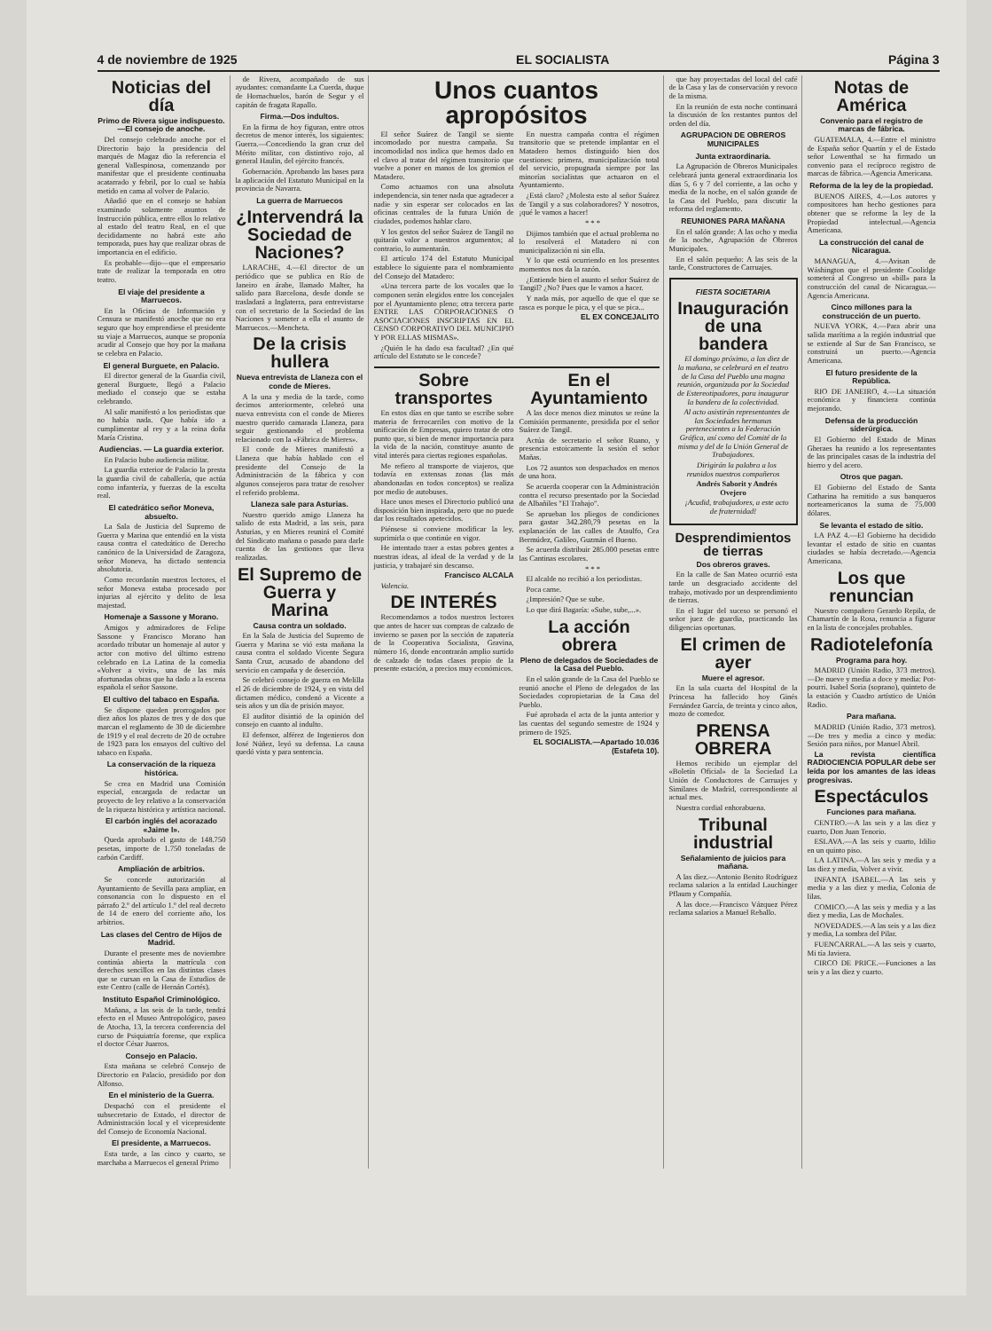4 de noviembre de 1925 EL SOCIALISTA Página 3
Noticias del día
Primo de Rivera sigue indispuesto.—El consejo de anoche.
Del consejo celebrado anoche por el Directorio bajo la presidencia del marqués de Magaz dio la referencia el general Vallespinosa, comenzando por manifestar que el presidente continuaba acatarrado y febril, por lo cual se había metido en cama al volver de Palacio.
Añadió que en el consejo se habían examinado solamente asuntos de Instrucción pública, entre ellos lo relativo al estado del teatro Real, en el que decididamente no habrá este año temporada, pues hay que realizar obras de importancia en el edificio.
Es probable—dijo—que el empresario trate de realizar la temporada en otro teatro.
El viaje del presidente a Marruecos.
En la Oficina de Información y Censura se manifestó anoche que no era seguro que hoy emprendiese el presidente su viaje a Marruecos, aunque se proponía acudir al Consejo que hoy por la mañana se celebra en Palacio.
El general Burguete, en Palacio.
El director general de la Guardia civil, general Burguete, llegó a Palacio mediado el consejo que se estaba celebrando.
Al salir manifestó a los periodistas que no había nada. Que había ido a cumplimentar al rey y a la reina doña María Cristina.
Audiencias. — La guardia exterior.
En Palacio hubo audiencia militar.
La guardia exterior de Palacio la presta la guardia civil de caballería, que actúa como infantería, y fuerzas de la escolta real.
El catedrático señor Moneva, absuelto.
La Sala de Justicia del Supremo de Guerra y Marina que entendió en la vista causa contra el catedrático de Derecho canónico de la Universidad de Zaragoza, señor Moneva, ha dictado sentencia absolutoria.
Como recordarán nuestros lectores, el señor Moneva estaba procesado por injurias al ejército y delito de lesa majestad.
Homenaje a Sassone y Morano.
Amigos y admiradores de Felipe Sassone y Francisco Morano han acordado tributar un homenaje al autor y actor con motivo del último estreno celebrado en La Latina de la comedia «Volver a vivir», una de las más afortunadas obras que ha dado a la escena española el señor Sassone.
El cultivo del tabaco en España.
Se dispone queden prorrogados por diez años los plazos de tres y de dos que marcan el reglamento de 30 de diciembre de 1919 y el real decreto de 20 de octubre de 1923 para los ensayos del cultivo del tabaco en España.
La conservación de la riqueza histórica.
Se crea en Madrid una Comisión especial, encargada de redactar un proyecto de ley relativo a la conservación de la riqueza histórica y artística nacional.
El carbón inglés del acorazado «Jaime I».
Queda aprobado el gasto de 148.750 pesetas, importe de 1.750 toneladas de carbón Cardiff.
Ampliación de arbitrios.
Se concede autorización al Ayuntamiento de Sevilla para ampliar, en consonancia con lo dispuesto en el párrafo 2.º del artículo 1.º del real decreto de 14 de enero del corriente año, los arbitrios.
Las clases del Centro de Hijos de Madrid.
Durante el presente mes de noviembre continúa abierta la matrícula con derechos sencillos en las distintas clases que se cursan en la Casa de Estudios de este Centro (calle de Hernán Cortés).
Instituto Español Criminológico.
Mañana, a las seis de la tarde, tendrá efecto en el Museo Antropológico, paseo de Atocha, 13, la tercera conferencia del curso de Psiquiatría forense, que explica el doctor César Juarros.
Consejo en Palacio.
Esta mañana se celebró Consejo de Directorio en Palacio, presidido por don Alfonso.
En el ministerio de la Guerra.
Despachó con el presidente el subsecretario de Estado, el director de Administración local y el vicepresidente del Consejo de Economía Nacional.
El presidente, a Marruecos.
Esta tarde, a las cinco y cuarto, se marchaba a Marruecos el general Primo
de Rivera, acompañado de sus ayudantes: comandante La Cuerda, duque de Hornachuelos, barón de Segur y el capitán de fragata Rapallo.
Firma.—Dos indultos.
En la firma de hoy figuran, entre otros decretos de menor interés, los siguientes: Guerra.—Concediendo la gran cruz del Mérito militar, con distintivo rojo, al general Haulin, del ejército francés.
Gobernación. Aprobando las bases para la aplicación del Estatuto Municipal en la provincia de Navarra.
La guerra de Marruecos
¿Intervendrá la Sociedad de Naciones?
LARACHE, 4.—El director de un periódico que se publica en Río de Janeiro en árabe, llamado Malter, ha salido para Barcelona, desde donde se trasladará a Inglaterra, para entrevistarse con el secretario de la Sociedad de las Naciones y someter a ella el asunto de Marruecos.—Mencheta.
De la crisis hullera
Nueva entrevista de Llaneza con el conde de Mieres.
A la una y media de la tarde, como decimos anteriormente, celebró una nueva entrevista con el conde de Mieres nuestro querido camarada Llaneza, para seguir gestionando el problema relacionado con la «Fábrica de Mieres».
El conde de Mieres manifestó a Llaneza que había hablado con el presidente del Consejo de la Administración de la fábrica y con algunos consejeros para tratar de resolver el referido problema.
Llaneza sale para Asturias.
Nuestro querido amigo Llaneza ha salido de esta Madrid, a las seis, para Asturias, y en Mieres reunirá el Comité del Sindicato mañana o pasado para darle cuenta de las gestiones que lleva realizadas.
El Supremo de Guerra y Marina
Causa contra un soldado.
En la Sala de Justicia del Supremo de Guerra y Marina se vió esta mañana la causa contra el soldado Vicente Segura Santa Cruz, acusado de abandono del servicio en campaña y de deserción.
Se celebró consejo de guerra en Melilla el 26 de diciembre de 1924, y en vista del dictamen médico, condenó a Vicente a seis años y un día de prisión mayor.
El auditor disintió de la opinión del consejo en cuanto al indulto.
El defensor, alférez de Ingenieros don José Núñez, leyó su defensa. La causa quedó vista y para sentencia.
Unos cuantos apropósitos
El señor Suárez de Tangil se siente incomodado por nuestra campaña. Su incomodidad nos indica que hemos dado en el clavo al tratar del régimen transitorio que vuelve a poner en manos de los gremios el Matadero.
Como actuamos con una absoluta independencia, sin tener nada que agradecer a nadie y sin esperar ser colocados en las oficinas centrales de la futura Unión de ciudades, podemos hablar claro.
Y los gestos del señor Suárez de Tangil no quitarán valor a nuestros argumentos; al contrario, lo aumentarán.
El artículo 174 del Estatuto Municipal establece lo siguiente para el nombramiento del Consejo del Matadero:
«Una tercera parte de los vocales que lo componen serán elegidos entre los concejales por el Ayuntamiento pleno; otra tercera parte ENTRE LAS CORPORACIONES O ASOCIACIONES INSCRIPTAS EN EL CENSO CORPORATIVO DEL MUNICIPIO Y POR ELLAS MISMAS».
¿Quién le ha dado esa facultad? ¿En qué artículo del Estatuto se le concede?
En nuestra campaña contra el régimen transitorio que se pretende implantar en el Matadero hemos distinguido bien dos cuestiones: primera, municipalización total del servicio, propugnada siempre por las minorías socialistas que actuaron en el Ayuntamiento.
¿Está claro? ¿Molesta esto al señor Suárez de Tangil y a sus colaboradores? Y nosotros, ¡qué le vamos a hacer!
* * *
Dijimos también que el actual problema no lo resolverá el Matadero ni con municipalización ni sin ella.
Y lo que está ocurriendo en los presentes momentos nos da la razón.
¿Entiende bien el asunto el señor Suárez de Tangil? ¿No? Pues que le vamos a hacer.
Y nada más, por aquello de que el que se rasca es porque le pica, y el que se pica...
EL EX CONCEJALITO
Sobre transportes
En estos días en que tanto se escribe sobre materia de ferrocarriles con motivo de la unificación de Empresas, quiero tratar de otro punto que, si bien de menor importancia para la vida de la nación, constituye asunto de vital interés para ciertas regiones españolas.
Me refiero al transporte de viajeros, que todavía en extensas zonas (las más abandonadas en todos conceptos) se realiza por medio de autobuses.
Hace unos meses el Directorio publicó una disposición bien inspirada, pero que no puede dar los resultados apetecidos.
Piénsese si conviene modificar la ley, suprimirla o que continúe en vigor.
He intentado traer a estas pobres gentes a nuestras ideas, al ideal de la verdad y de la justicia, y trabajaré sin descanso.
Francisco ALCALA
Valencia.
DE INTERÉS
Recomendamos a todos nuestros lectores que antes de hacer sus compras de calzado de invierno se pasen por la sección de zapatería de la Cooperativa Socialista, Gravina, número 16, donde encontrarán amplio surtido de calzado de todas clases propio de la presente estación, a precios muy económicos.
En el Ayuntamiento
A las doce menos diez minutos se reúne la Comisión permanente, presidida por el señor Suárez de Tangil.
Actúa de secretario el señor Ruano, y presencia estoicamente la sesión el señor Mañas.
Los 72 asuntos son despachados en menos de una hora.
Se acuerda cooperar con la Administración contra el recurso presentado por la Sociedad de Albañiles "El Trabajo".
Se aprueban los pliegos de condiciones para gastar 342.280,79 pesetas en la explanación de las calles de Ataulfo, Cea Bermúdez, Galileo, Guzmán el Bueno.
Se acuerda distribuir 285.000 pesetas entre las Cantinas escolares.
* * *
El alcalde no recibió a los periodistas.
Poca carne.
¿Impresión? Que se sube.
Lo que dirá Bagaría: «Sube, sube,...».
La acción obrera
Pleno de delegados de Sociedades de la Casa del Pueblo.
En el salón grande de la Casa del Pueblo se reunió anoche el Pleno de delegados de las Sociedades copropietarias de la Casa del Pueblo.
Fué aprobada el acta de la junta anterior y las cuentas del segundo semestre de 1924 y primero de 1925.
EL SOCIALISTA.—Apartado 10.036 (Estafeta 10).
que hay proyectadas del local del café de la Casa y las de conservación y revoco de la misma.
En la reunión de esta noche continuará la discusión de los restantes puntos del orden del día.
AGRUPACION DE OBREROS MUNICIPALES
Junta extraordinaria.
La Agrupación de Obreros Municipales celebrará junta general extraordinaria los días 5, 6 y 7 del corriente, a las ocho y media de la noche, en el salón grande de la Casa del Pueblo, para discutir la reforma del reglamento.
REUNIONES PARA MAÑANA
En el salón grande: A las ocho y media de la noche, Agrupación de Obreros Municipales.
En el salón pequeño: A las seis de la tarde, Constructores de Carruajes.
FIESTA SOCIETARIA
Inauguración de una bandera
El domingo próximo, a las diez de la mañana, se celebrará en el teatro de la Casa del Pueblo una magna reunión, organizada por la Sociedad de Estereotipadores, para inaugurar la bandera de la colectividad.
Al acto asistirán representantes de las Sociedades hermanas pertenecientes a la Federación Gráfica, así como del Comité de la misma y del de la Unión General de Trabajadores.
Dirigirán la palabra a los reunidos nuestros compañeros
Andrés Saborit y Andrés Ovejero
¡Acudid, trabajadores, a este acto de fraternidad!
Desprendimientos de tierras
Dos obreros graves.
En la calle de San Mateo ocurrió esta tarde un desgraciado accidente del trabajo, motivado por un desprendimiento de tierras.
En el lugar del suceso se personó el señor juez de guardia, practicando las diligencias oportunas.
El crimen de ayer
Muere el agresor.
En la sala cuarta del Hospital de la Princesa ha fallecido hoy Ginés Fernández García, de treinta y cinco años, mozo de comedor.
PRENSA OBRERA
Hemos recibido un ejemplar del «Boletín Oficial» de la Sociedad La Unión de Conductores de Carruajes y Similares de Madrid, correspondiente al actual mes.
Nuestra cordial enhorabuena.
Tribunal industrial
Señalamiento de juicios para mañana.
A las diez.—Antonio Benito Rodríguez reclama salarios a la entidad Lauchinger Pflaum y Compañía.
A las doce.—Francisco Vázquez Pérez reclama salarios a Manuel Reballo.
Notas de América
Convenio para el registro de marcas de fábrica.
GUATEMALA, 4.—Entre el ministro de España señor Quartín y el de Estado señor Lowenthal se ha firmado un convenio para el recíproco registro de marcas de fábrica.—Agencia Americana.
Reforma de la ley de la propiedad.
BUENOS AIRES, 4.—Los autores y compositores han hecho gestiones para obtener que se reforme la ley de la Propiedad intelectual.—Agencia Americana.
La construcción del canal de Nicaragua.
MANAGUA, 4.—Avisan de Wáshington que el presidente Coolidge someterá al Congreso un «bill» para la construcción del canal de Nicaragua.—Agencia Americana.
Cinco millones para la construcción de un puerto.
NUEVA YORK, 4.—Para abrir una salida marítima a la región industrial que se extiende al Sur de San Francisco, se construirá un puerto.—Agencia Americana.
El futuro presidente de la República.
RIO DE JANEIRO, 4.—La situación económica y financiera continúa mejorando.
Defensa de la producción siderúrgica.
El Gobierno del Estado de Minas Gheraes ha reunido a los representantes de las principales casas de la industria del hierro y del acero.
Otros que pagan.
El Gobierno del Estado de Santa Catharina ha remitido a sus banqueros norteamericanos la suma de 75.000 dólares.
Se levanta el estado de sitio.
LA PAZ 4.—El Gobierno ha decidido levantar el estado de sitio en cuantas ciudades se había decretado.—Agencia Americana.
Los que renuncian
Nuestro compañero Gerardo Repila, de Chamartín de la Rosa, renuncia a figurar en la lista de concejales probables.
Radiotelefonía
Programa para hoy.
MADRID (Unión Radio, 373 metros).—De nueve y media a doce y media: Pot-pourri. Isabel Soria (soprano), quinteto de la estación y Cuadro artístico de Unión Radio.
Para mañana.
MADRID (Unión Radio, 373 metros).—De tres y media a cinco y media: Sesión para niños, por Manuel Abril.
La revista científica RADIOCIENCIA POPULAR debe ser leída por los amantes de las ideas progresivas.
Espectáculos
Funciones para mañana.
CENTRO.—A las seis y a las diez y cuarto, Don Juan Tenorio.
ESLAVA.—A las seis y cuarto, Idilio en un quinto piso.
LA LATINA.—A las seis y media y a las diez y media, Volver a vivir.
INFANTA ISABEL.—A las seis y media y a las diez y media, Colonia de lilas.
COMICO.—A las seis y media y a las diez y media, Las de Mochales.
NOVEDADES.—A las seis y a las diez y media, La sombra del Pilar.
FUENCARRAL.—A las seis y cuarto, Mi tía Javiera.
CIRCO DE PRICE.—Funciones a las seis y a las diez y cuarto.